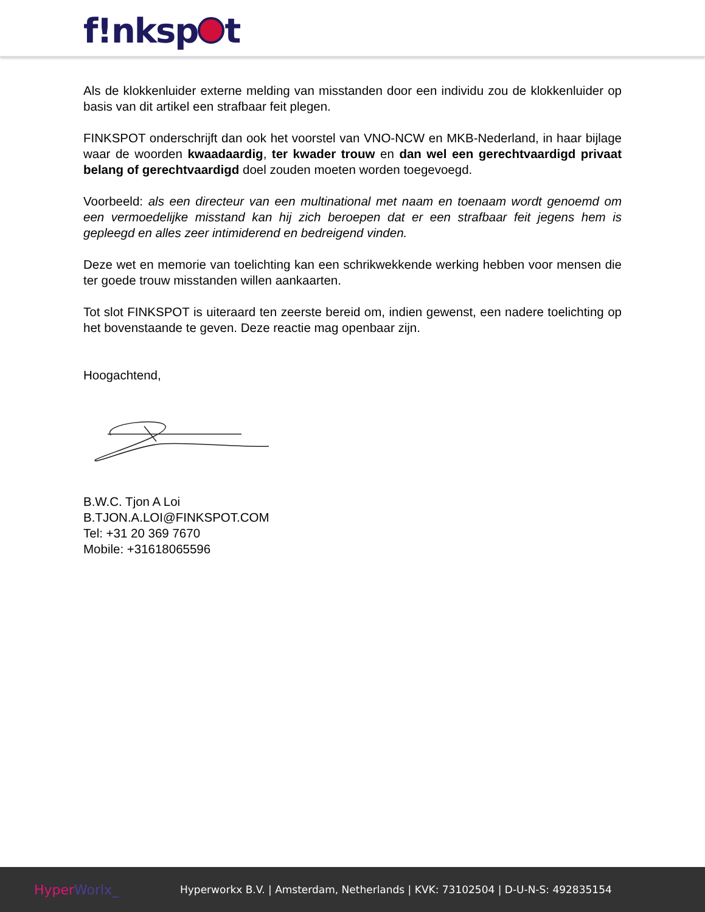f!nksp t
Als de klokkenluider externe melding van misstanden door een individu zou de klokkenluider op basis van dit artikel een strafbaar feit plegen.
FINKSPOT onderschrijft dan ook het voorstel van VNO-NCW en MKB-Nederland, in haar bijlage waar de woorden kwaadaardig, ter kwader trouw en dan wel een gerechtvaardigd privaat belang of gerechtvaardigd doel zouden moeten worden toegevoegd.
Voorbeeld: als een directeur van een multinational met naam en toenaam wordt genoemd om een vermoedelijke misstand kan hij zich beroepen dat er een strafbaar feit jegens hem is gepleegd en alles zeer intimiderend en bedreigend vinden.
Deze wet en memorie van toelichting kan een schrikwekkende werking hebben voor mensen die ter goede trouw misstanden willen aankaarten.
Tot slot FINKSPOT is uiteraard ten zeerste bereid om, indien gewenst, een nadere toelichting op het bovenstaande te geven. Deze reactie mag openbaar zijn.
Hoogachtend,
B.W.C. Tjon A Loi
B.TJON.A.LOI@FINKSPOT.COM
Tel: +31 20 369 7670
Mobile: +31618065596
Hyper Worlx_
Hyperworkx B.V. | Amsterdam, Netherlands | KVK: 73102504 | D-U-N-S: 492835154